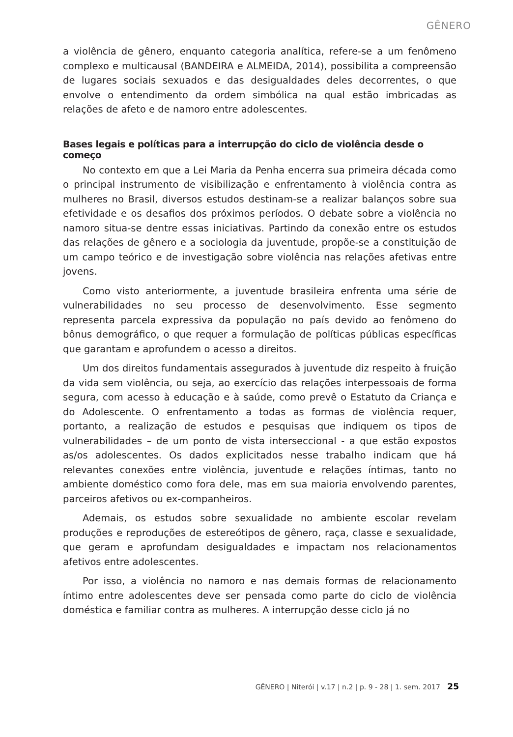GÊNERO
a violência de gênero, enquanto categoria analítica, refere-se a um fenômeno complexo e multicausal (BANDEIRA e ALMEIDA, 2014), possibilita a compreensão de lugares sociais sexuados e das desigualdades deles decorrentes, o que envolve o entendimento da ordem simbólica na qual estão imbricadas as relações de afeto e de namoro entre adolescentes.
Bases legais e políticas para a interrupção do ciclo de violência desde o começo
No contexto em que a Lei Maria da Penha encerra sua primeira década como o principal instrumento de visibilização e enfrentamento à violência contra as mulheres no Brasil, diversos estudos destinam-se a realizar balanços sobre sua efetividade e os desafios dos próximos períodos. O debate sobre a violência no namoro situa-se dentre essas iniciativas. Partindo da conexão entre os estudos das relações de gênero e a sociologia da juventude, propõe-se a constituição de um campo teórico e de investigação sobre violência nas relações afetivas entre jovens.
Como visto anteriormente, a juventude brasileira enfrenta uma série de vulnerabilidades no seu processo de desenvolvimento. Esse segmento representa parcela expressiva da população no país devido ao fenômeno do bônus demográfico, o que requer a formulação de políticas públicas específicas que garantam e aprofundem o acesso a direitos.
Um dos direitos fundamentais assegurados à juventude diz respeito à fruição da vida sem violência, ou seja, ao exercício das relações interpessoais de forma segura, com acesso à educação e à saúde, como prevê o Estatuto da Criança e do Adolescente. O enfrentamento a todas as formas de violência requer, portanto, a realização de estudos e pesquisas que indiquem os tipos de vulnerabilidades – de um ponto de vista interseccional - a que estão expostos as/os adolescentes. Os dados explicitados nesse trabalho indicam que há relevantes conexões entre violência, juventude e relações íntimas, tanto no ambiente doméstico como fora dele, mas em sua maioria envolvendo parentes, parceiros afetivos ou ex-companheiros.
Ademais, os estudos sobre sexualidade no ambiente escolar revelam produções e reproduções de estereótipos de gênero, raça, classe e sexualidade, que geram e aprofundam desigualdades e impactam nos relacionamentos afetivos entre adolescentes.
Por isso, a violência no namoro e nas demais formas de relacionamento íntimo entre adolescentes deve ser pensada como parte do ciclo de violência doméstica e familiar contra as mulheres. A interrupção desse ciclo já no
GÊNERO | Niterói | v.17 | n.2 | p. 9 - 28 | 1. sem. 2017 25